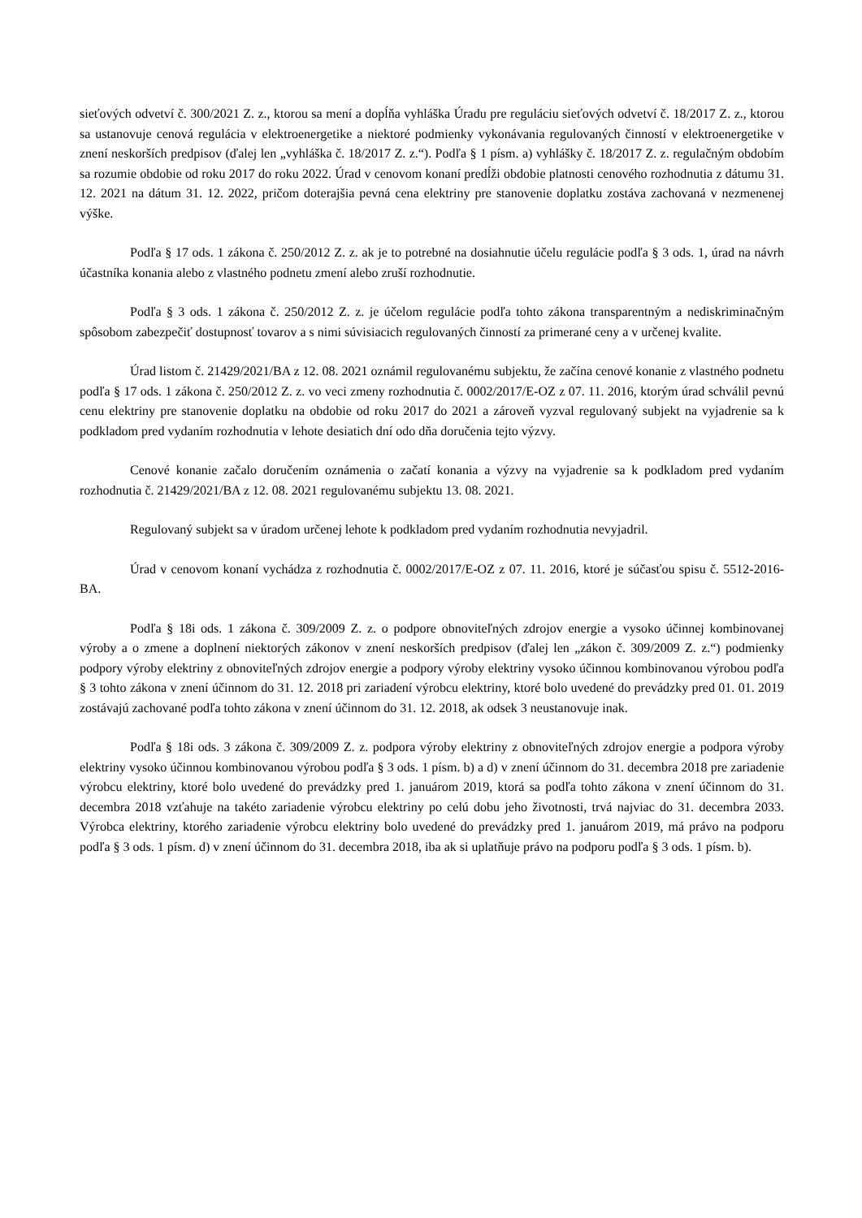sieťových odvetví č. 300/2021 Z. z., ktorou sa mení a dopĺňa vyhláška Úradu pre reguláciu sieťových odvetví č. 18/2017 Z. z., ktorou sa ustanovuje cenová regulácia v elektroenergetike a niektoré podmienky vykonávania regulovaných činností v elektroenergetike v znení neskorších predpisov (ďalej len „vyhláška č. 18/2017 Z. z.“). Podľa § 1 písm. a) vyhlášky č. 18/2017 Z. z. regulačným obdobím sa rozumie obdobie od roku 2017 do roku 2022. Úrad v cenovom konaní predĺži obdobie platnosti cenového rozhodnutia z dátumu 31. 12. 2021 na dátum 31. 12. 2022, pričom doterajšia pevná cena elektriny pre stanovenie doplatku zostáva zachovaná v nezmenenej výške.
Podľa § 17 ods. 1 zákona č. 250/2012 Z. z. ak je to potrebné na dosiahnutie účelu regulácie podľa § 3 ods. 1, úrad na návrh účastníka konania alebo z vlastného podnetu zmení alebo zruší rozhodnutie.
Podľa § 3 ods. 1 zákona č. 250/2012 Z. z. je účelom regulácie podľa tohto zákona transparentným a nediskriminačným spôsobom zabezpečiť dostupnosť tovarov a s nimi súvisiacich regulovaných činností za primerané ceny a v určenej kvalite.
Úrad listom č. 21429/2021/BA z 12. 08. 2021 oznámil regulovanému subjektu, že začína cenové konanie z vlastného podnetu podľa § 17 ods. 1 zákona č. 250/2012 Z. z. vo veci zmeny rozhodnutia č. 0002/2017/E-OZ z 07. 11. 2016, ktorým úrad schválil pevnú cenu elektriny pre stanovenie doplatku na obdobie od roku 2017 do 2021 a zároveň vyzval regulovaný subjekt na vyjadrenie sa k podkladom pred vydaním rozhodnutia v lehote desiatich dní odo dňa doručenia tejto výzvy.
Cenové konanie začalo doručením oznámenia o začatí konania a výzvy na vyjadrenie sa k podkladom pred vydaním rozhodnutia č. 21429/2021/BA z 12. 08. 2021 regulovanému subjektu 13. 08. 2021.
Regulovaný subjekt sa v úradom určenej lehote k podkladom pred vydaním rozhodnutia nevyjadril.
Úrad v cenovom konaní vychádza z rozhodnutia č. 0002/2017/E-OZ z 07. 11. 2016, ktoré je súčasťou spisu č. 5512-2016-BA.
Podľa § 18i ods. 1 zákona č. 309/2009 Z. z. o podpore obnoviteľných zdrojov energie a vysoko účinnej kombinovanej výroby a o zmene a doplnení niektorých zákonov v znení neskorších predpisov (ďalej len „zákon č. 309/2009 Z. z.“) podmienky podpory výroby elektriny z obnoviteľných zdrojov energie a podpory výroby elektriny vysoko účinnou kombinovanou výrobou podľa § 3 tohto zákona v znení účinnom do 31. 12. 2018 pri zariadení výrobcu elektriny, ktoré bolo uvedené do prevádzky pred 01. 01. 2019 zostávajú zachované podľa tohto zákona v znení účinnom do 31. 12. 2018, ak odsek 3 neustanovuje inak.
Podľa § 18i ods. 3 zákona č. 309/2009 Z. z. podpora výroby elektriny z obnoviteľných zdrojov energie a podpora výroby elektriny vysoko účinnou kombinovanou výrobou podľa § 3 ods. 1 písm. b) a d) v znení účinnom do 31. decembra 2018 pre zariadenie výrobcu elektriny, ktoré bolo uvedené do prevádzky pred 1. januárom 2019, ktorá sa podľa tohto zákona v znení účinnom do 31. decembra 2018 vzťahuje na takéto zariadenie výrobcu elektriny po celú dobu jeho životnosti, trvá najviac do 31. decembra 2033. Výrobca elektriny, ktorého zariadenie výrobcu elektriny bolo uvedené do prevádzky pred 1. januárom 2019, má právo na podporu podľa § 3 ods. 1 písm. d) v znení účinnom do 31. decembra 2018, iba ak si uplatňuje právo na podporu podľa § 3 ods. 1 písm. b).